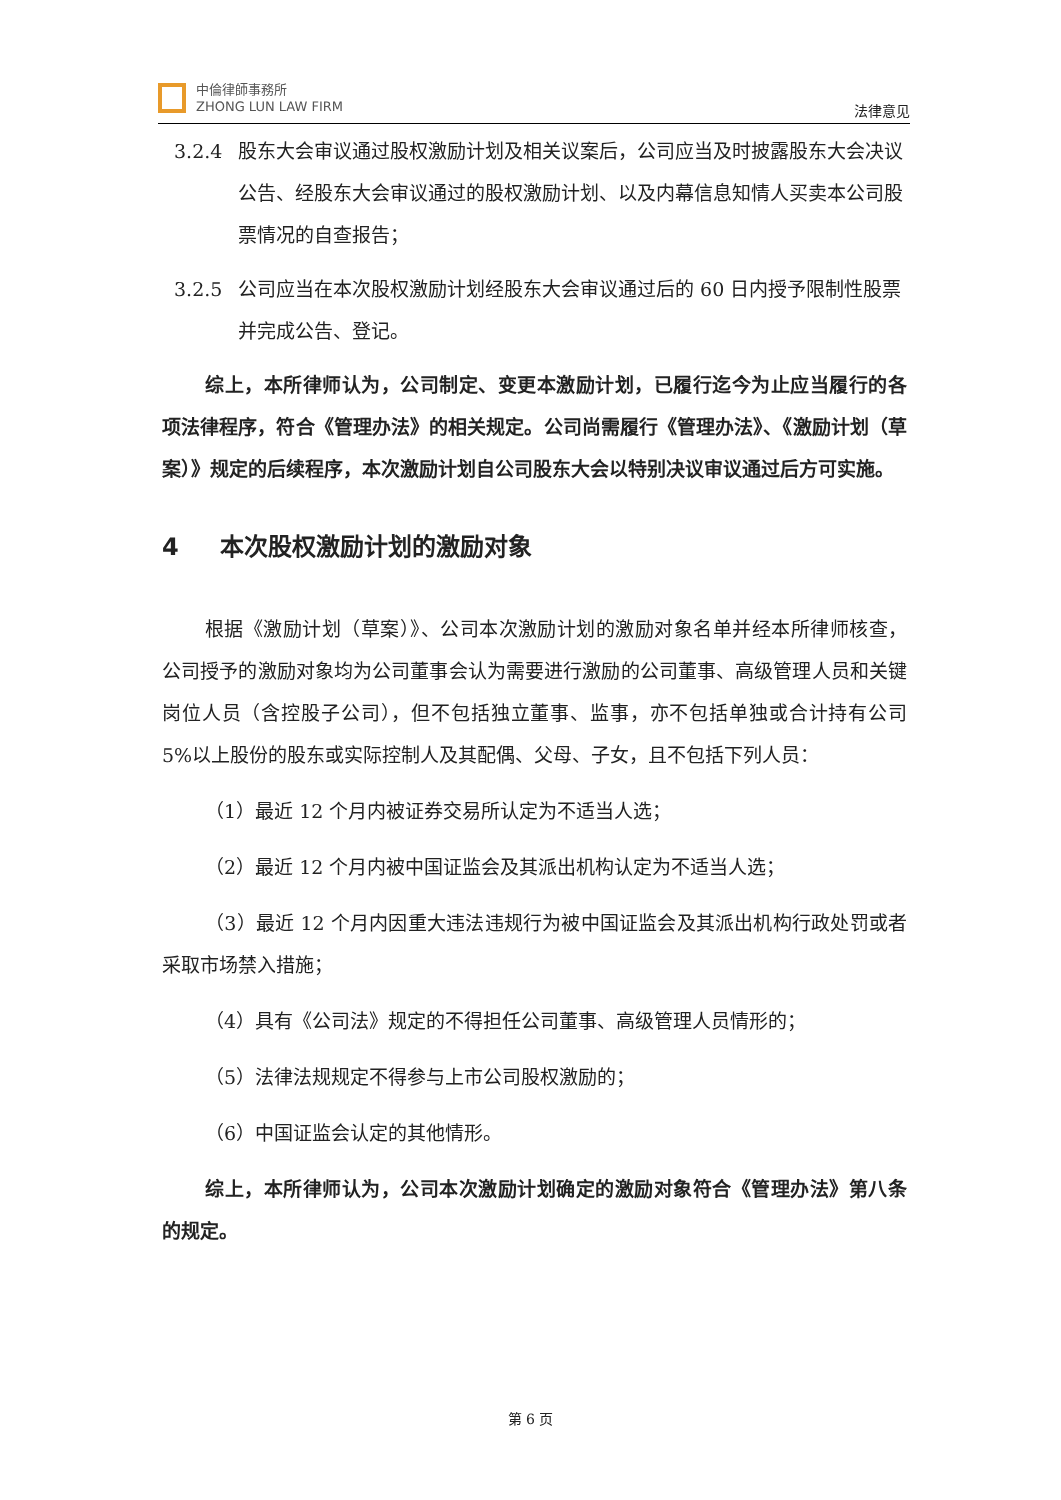中倫律師事務所
ZHONG LUN LAW FIRM
法律意见
3.2.4 股东大会审议通过股权激励计划及相关议案后，公司应当及时披露股东大会决议公告、经股东大会审议通过的股权激励计划、以及内幕信息知情人买卖本公司股票情况的自查报告；
3.2.5 公司应当在本次股权激励计划经股东大会审议通过后的 60 日内授予限制性股票并完成公告、登记。
综上，本所律师认为，公司制定、变更本激励计划，已履行迄今为止应当履行的各项法律程序，符合《管理办法》的相关规定。公司尚需履行《管理办法》、《激励计划（草案）》规定的后续程序，本次激励计划自公司股东大会以特别决议审议通过后方可实施。
4 本次股权激励计划的激励对象
根据《激励计划（草案）》、公司本次激励计划的激励对象名单并经本所律师核查，公司授予的激励对象均为公司董事会认为需要进行激励的公司董事、高级管理人员和关键岗位人员（含控股子公司），但不包括独立董事、监事，亦不包括单独或合计持有公司 5%以上股份的股东或实际控制人及其配偶、父母、子女，且不包括下列人员：
（1）最近 12 个月内被证券交易所认定为不适当人选；
（2）最近 12 个月内被中国证监会及其派出机构认定为不适当人选；
（3）最近 12 个月内因重大违法违规行为被中国证监会及其派出机构行政处罚或者采取市场禁入措施；
（4）具有《公司法》规定的不得担任公司董事、高级管理人员情形的；
（5）法律法规规定不得参与上市公司股权激励的；
（6）中国证监会认定的其他情形。
综上，本所律师认为，公司本次激励计划确定的激励对象符合《管理办法》第八条的规定。
第 6 页